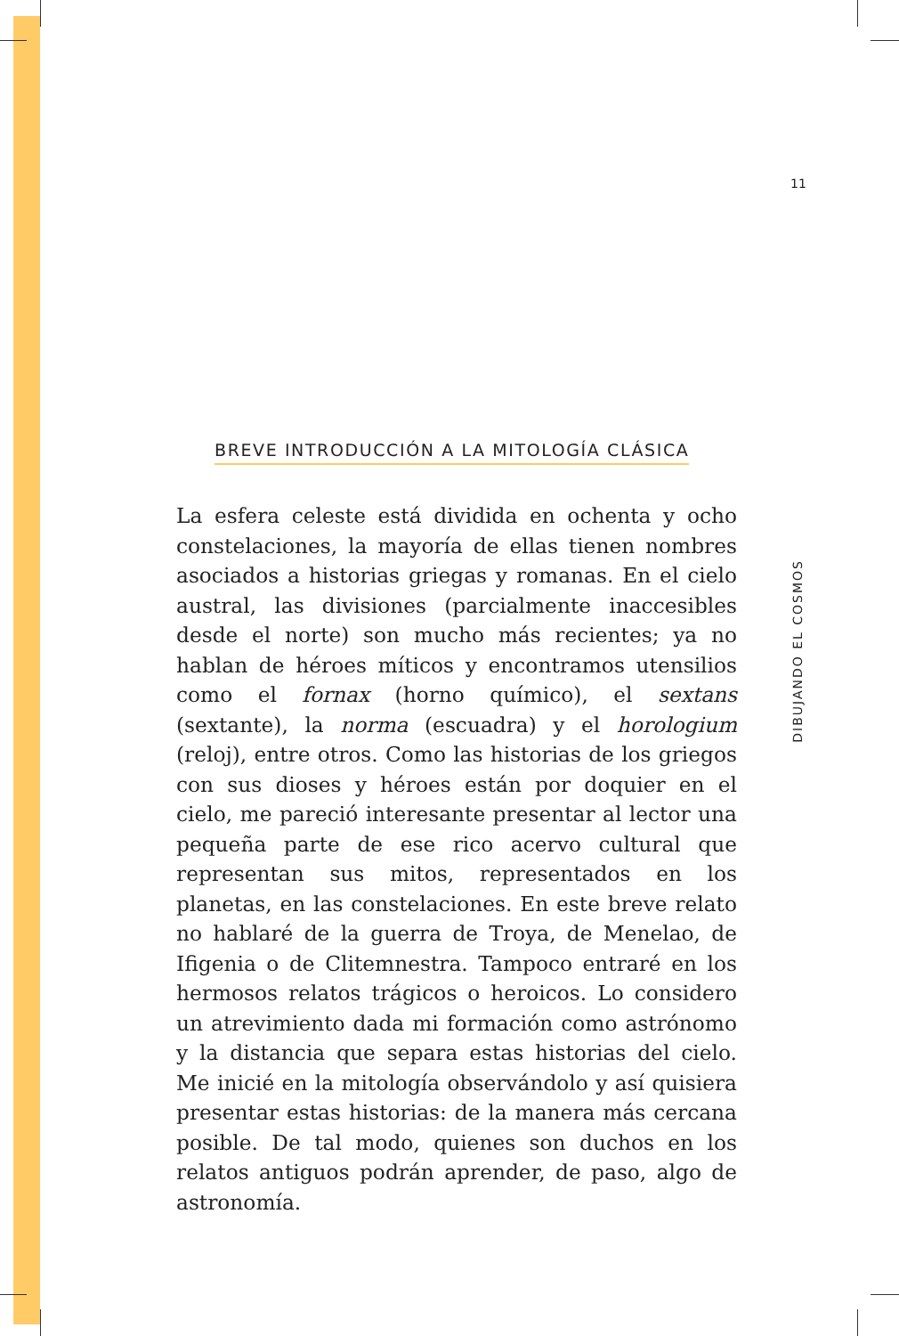11
BREVE INTRODUCCIÓN A LA MITOLOGÍA CLÁSICA
La esfera celeste está dividida en ochenta y ocho constelaciones, la mayoría de ellas tienen nombres asociados a historias griegas y romanas. En el cielo austral, las divisiones (parcialmente inaccesibles desde el norte) son mucho más recientes; ya no hablan de héroes míticos y encontramos utensilios como el fornax (horno químico), el sextans (sextante), la norma (escuadra) y el horologium (reloj), entre otros. Como las historias de los griegos con sus dioses y héroes están por doquier en el cielo, me pareció interesante presentar al lector una pequeña parte de ese rico acervo cultural que representan sus mitos, representados en los planetas, en las constelaciones. En este breve relato no hablaré de la guerra de Troya, de Menelao, de Ifigenia o de Clitemnestra. Tampoco entraré en los hermosos relatos trágicos o heroicos. Lo considero un atrevimiento dada mi formación como astrónomo y la distancia que separa estas historias del cielo. Me inicié en la mitología observándolo y así quisiera presentar estas historias: de la manera más cercana posible. De tal modo, quienes son duchos en los relatos antiguos podrán aprender, de paso, algo de astronomía.
DIBUJANDO EL COSMOS